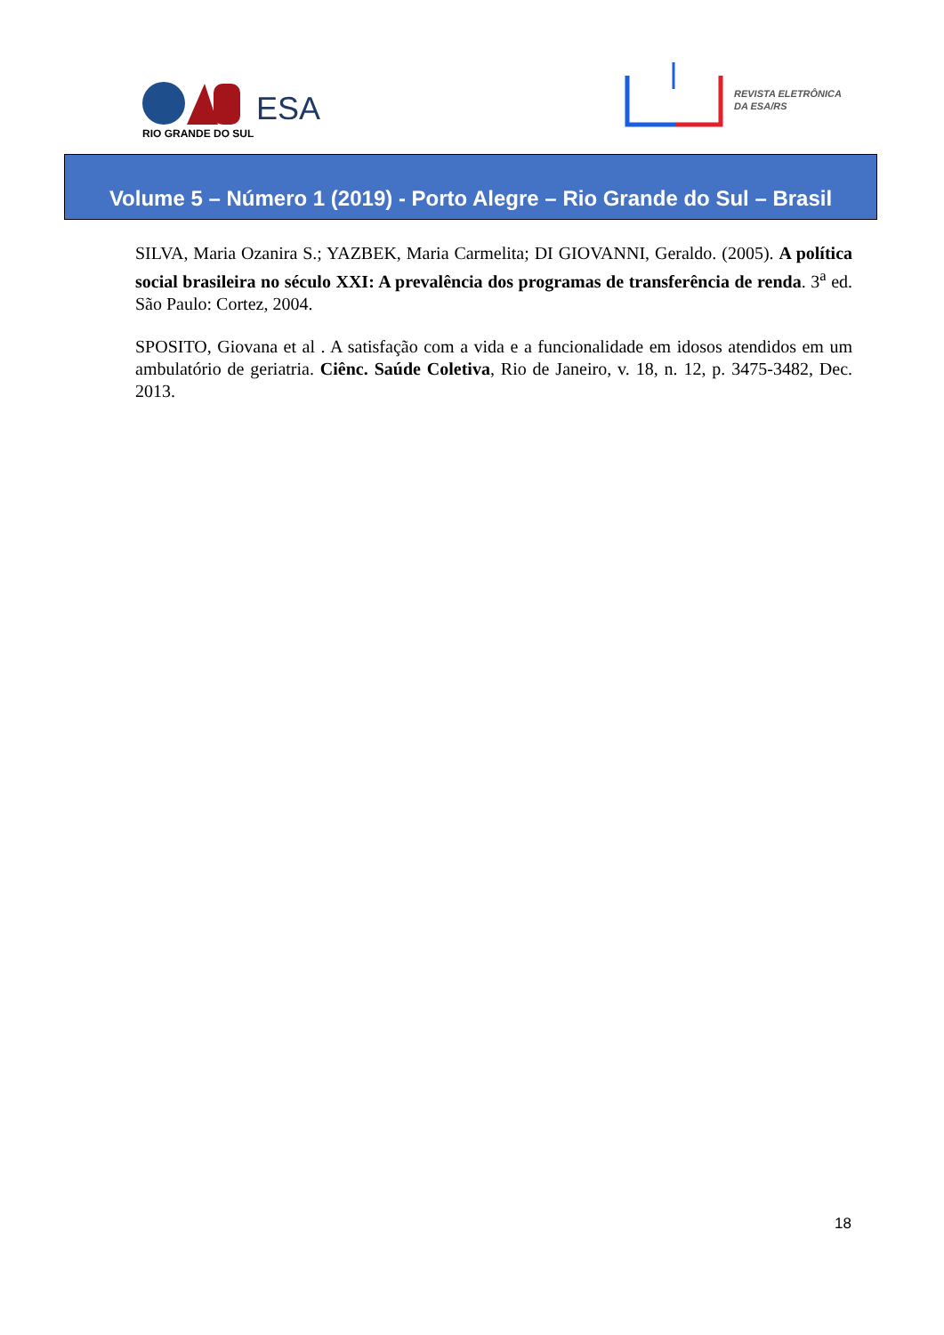ESA
RIO GRANDE DO SUL
REVISTA ELETRÔNICA
DA ESA/RS
Volume 5 – Número 1 (2019) - Porto Alegre – Rio Grande do Sul – Brasil
SILVA, Maria Ozanira S.; YAZBEK, Maria Carmelita; DI GIOVANNI, Geraldo. (2005). A política social brasileira no século XXI: A prevalência dos programas de transferência de renda. 3<sup>a</sup> ed. São Paulo: Cortez, 2004.
SPOSITO, Giovana et al . A satisfação com a vida e a funcionalidade em idosos atendidos em um ambulatório de geriatria. Ciênc. Saúde Coletiva, Rio de Janeiro, v. 18, n. 12, p. 3475-3482, Dec. 2013.
18